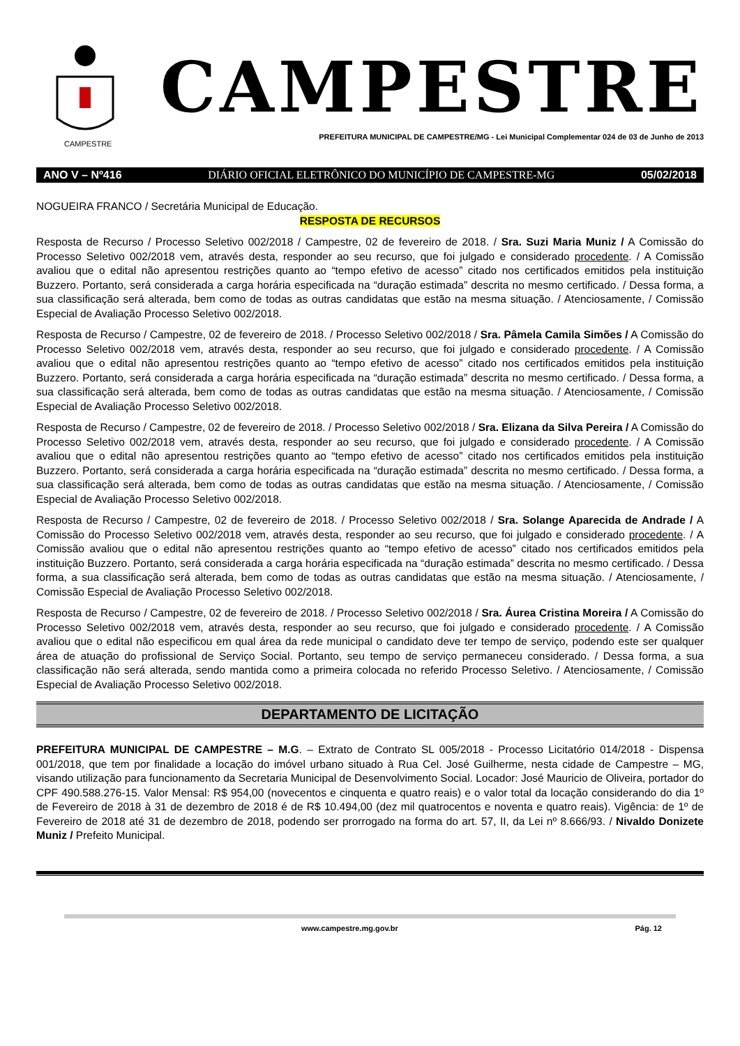CAMPESTRE
CAMPESTRE
PREFEITURA MUNICIPAL DE CAMPESTRE/MG - Lei Municipal Complementar 024 de 03 de Junho de 2013
ANO V – Nº416 DIÁRIO OFICIAL ELETRÔNICO DO MUNICÍPIO DE CAMPESTRE-MG 05/02/2018
NOGUEIRA FRANCO / Secretária Municipal de Educação.
RESPOSTA DE RECURSOS
Resposta de Recurso / Processo Seletivo 002/2018 / Campestre, 02 de fevereiro de 2018. / Sra. Suzi Maria Muniz / A Comissão do Processo Seletivo 002/2018 vem, através desta, responder ao seu recurso, que foi julgado e considerado procedente. / A Comissão avaliou que o edital não apresentou restrições quanto ao “tempo efetivo de acesso” citado nos certificados emitidos pela instituição Buzzero. Portanto, será considerada a carga horária especificada na “duração estimada” descrita no mesmo certificado. / Dessa forma, a sua classificação será alterada, bem como de todas as outras candidatas que estão na mesma situação. / Atenciosamente, / Comissão Especial de Avaliação Processo Seletivo 002/2018.
Resposta de Recurso / Campestre, 02 de fevereiro de 2018. / Processo Seletivo 002/2018 / Sra. Pâmela Camila Simões / A Comissão do Processo Seletivo 002/2018 vem, através desta, responder ao seu recurso, que foi julgado e considerado procedente. / A Comissão avaliou que o edital não apresentou restrições quanto ao “tempo efetivo de acesso” citado nos certificados emitidos pela instituição Buzzero. Portanto, será considerada a carga horária especificada na “duração estimada” descrita no mesmo certificado. / Dessa forma, a sua classificação será alterada, bem como de todas as outras candidatas que estão na mesma situação. / Atenciosamente, / Comissão Especial de Avaliação Processo Seletivo 002/2018.
Resposta de Recurso / Campestre, 02 de fevereiro de 2018. / Processo Seletivo 002/2018 / Sra. Elizana da Silva Pereira / A Comissão do Processo Seletivo 002/2018 vem, através desta, responder ao seu recurso, que foi julgado e considerado procedente. / A Comissão avaliou que o edital não apresentou restrições quanto ao “tempo efetivo de acesso” citado nos certificados emitidos pela instituição Buzzero. Portanto, será considerada a carga horária especificada na “duração estimada” descrita no mesmo certificado. / Dessa forma, a sua classificação será alterada, bem como de todas as outras candidatas que estão na mesma situação. / Atenciosamente, / Comissão Especial de Avaliação Processo Seletivo 002/2018.
Resposta de Recurso / Campestre, 02 de fevereiro de 2018. / Processo Seletivo 002/2018 / Sra. Solange Aparecida de Andrade / A Comissão do Processo Seletivo 002/2018 vem, através desta, responder ao seu recurso, que foi julgado e considerado procedente. / A Comissão avaliou que o edital não apresentou restrições quanto ao “tempo efetivo de acesso” citado nos certificados emitidos pela instituição Buzzero. Portanto, será considerada a carga horária especificada na “duração estimada” descrita no mesmo certificado. / Dessa forma, a sua classificação será alterada, bem como de todas as outras candidatas que estão na mesma situação. / Atenciosamente, / Comissão Especial de Avaliação Processo Seletivo 002/2018.
Resposta de Recurso / Campestre, 02 de fevereiro de 2018. / Processo Seletivo 002/2018 / Sra. Áurea Cristina Moreira / A Comissão do Processo Seletivo 002/2018 vem, através desta, responder ao seu recurso, que foi julgado e considerado procedente. / A Comissão avaliou que o edital não especificou em qual área da rede municipal o candidato deve ter tempo de serviço, podendo este ser qualquer área de atuação do profissional de Serviço Social. Portanto, seu tempo de serviço permaneceu considerado. / Dessa forma, a sua classificação não será alterada, sendo mantida como a primeira colocada no referido Processo Seletivo. / Atenciosamente, / Comissão Especial de Avaliação Processo Seletivo 002/2018.
DEPARTAMENTO DE LICITAÇÃO
PREFEITURA MUNICIPAL DE CAMPESTRE – M.G. – Extrato de Contrato SL 005/2018 - Processo Licitatório 014/2018 - Dispensa 001/2018, que tem por finalidade a locação do imóvel urbano situado à Rua Cel. José Guilherme, nesta cidade de Campestre – MG, visando utilização para funcionamento da Secretaria Municipal de Desenvolvimento Social. Locador: José Mauricio de Oliveira, portador do CPF 490.588.276-15. Valor Mensal: R$ 954,00 (novecentos e cinquenta e quatro reais) e o valor total da locação considerando do dia 1º de Fevereiro de 2018 à 31 de dezembro de 2018 é de R$ 10.494,00 (dez mil quatrocentos e noventa e quatro reais). Vigência: de 1º de Fevereiro de 2018 até 31 de dezembro de 2018, podendo ser prorrogado na forma do art. 57, II, da Lei nº 8.666/93. / Nivaldo Donizete Muniz / Prefeito Municipal.
www.campestre.mg.gov.br Pág. 12